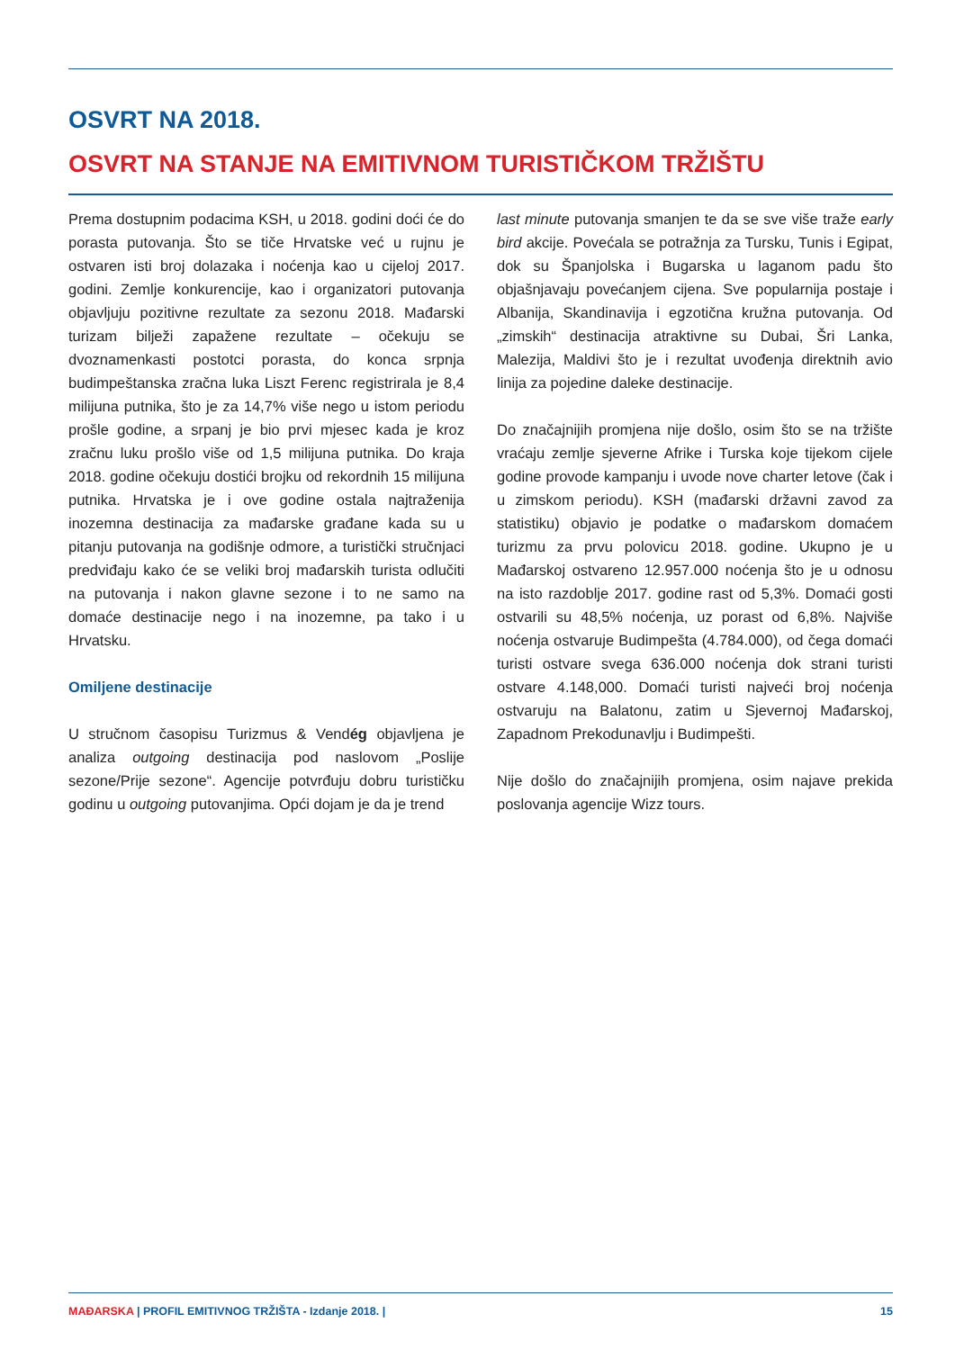OSVRT NA 2018.
OSVRT NA STANJE NA EMITIVNOM TURISTIČKOM TRŽIŠTU
Prema dostupnim podacima KSH, u 2018. godini doći će do porasta putovanja. Što se tiče Hrvatske već u rujnu je ostvaren isti broj dolazaka i noćenja kao u cijeloj 2017. godini. Zemlje konkurencije, kao i organizatori putovanja objavljuju pozitivne rezultate za sezonu 2018. Mađarski turizam bilježi zapažene rezultate – očekuju se dvoznamenkasti postotci porasta, do konca srpnja budimpeštanska zračna luka Liszt Ferenc registrirala je 8,4 milijuna putnika, što je za 14,7% više nego u istom periodu prošle godine, a srpanj je bio prvi mjesec kada je kroz zračnu luku prošlo više od 1,5 milijuna putnika. Do kraja 2018. godine očekuju dostići brojku od rekordnih 15 milijuna putnika. Hrvatska je i ove godine ostala najtraženija inozemna destinacija za mađarske građane kada su u pitanju putovanja na godišnje odmore, a turistički stručnjaci predviđaju kako će se veliki broj mađarskih turista odlučiti na putovanja i nakon glavne sezone i to ne samo na domaće destinacije nego i na inozemne, pa tako i u Hrvatsku.
Omiljene destinacije
U stručnom časopisu Turizmus & Vendég objavljena je analiza outgoing destinacija pod naslovom „Poslije sezone/Prije sezone“. Agencije potvrđuju dobru turističku godinu u outgoing putovanjima. Opći dojam je da je trend
last minute putovanja smanjen te da se sve više traže early bird akcije. Povećala se potražnja za Tursku, Tunis i Egipat, dok su Španjolska i Bugarska u laganom padu što objašnjavaju povećanjem cijena. Sve popularnija postaje i Albanija, Skandinavija i egzotična kružna putovanja. Od „zimskih“ destinacija atraktivne su Dubai, Šri Lanka, Malezija, Maldivi što je i rezultat uvođenja direktnih avio linija za pojedine daleke destinacije.
Do značajnijih promjena nije došlo, osim što se na tržište vraćaju zemlje sjeverne Afrike i Turska koje tijekom cijele godine provode kampanju i uvode nove charter letove (čak i u zimskom periodu). KSH (mađarski državni zavod za statistiku) objavio je podatke o mađarskom domaćem turizmu za prvu polovicu 2018. godine. Ukupno je u Mađarskoj ostvareno 12.957.000 noćenja što je u odnosu na isto razdoblje 2017. godine rast od 5,3%. Domaći gosti ostvarili su 48,5% noćenja, uz porast od 6,8%. Najviše noćenja ostvaruje Budimpešta (4.784.000), od čega domaći turisti ostvare svega 636.000 noćenja dok strani turisti ostvare 4.148,000. Domaći turisti najveći broj noćenja ostvaruju na Balatonu, zatim u Sjevernoj Mađarskoj, Zapadnom Prekodunavlju i Budimpešti.
Nije došlo do značajnijih promjena, osim najave prekida poslovanja agencije Wizz tours.
MAĐARSKA | PROFIL EMITIVNOG TRŽIŠTA - Izdanje 2018. |
15